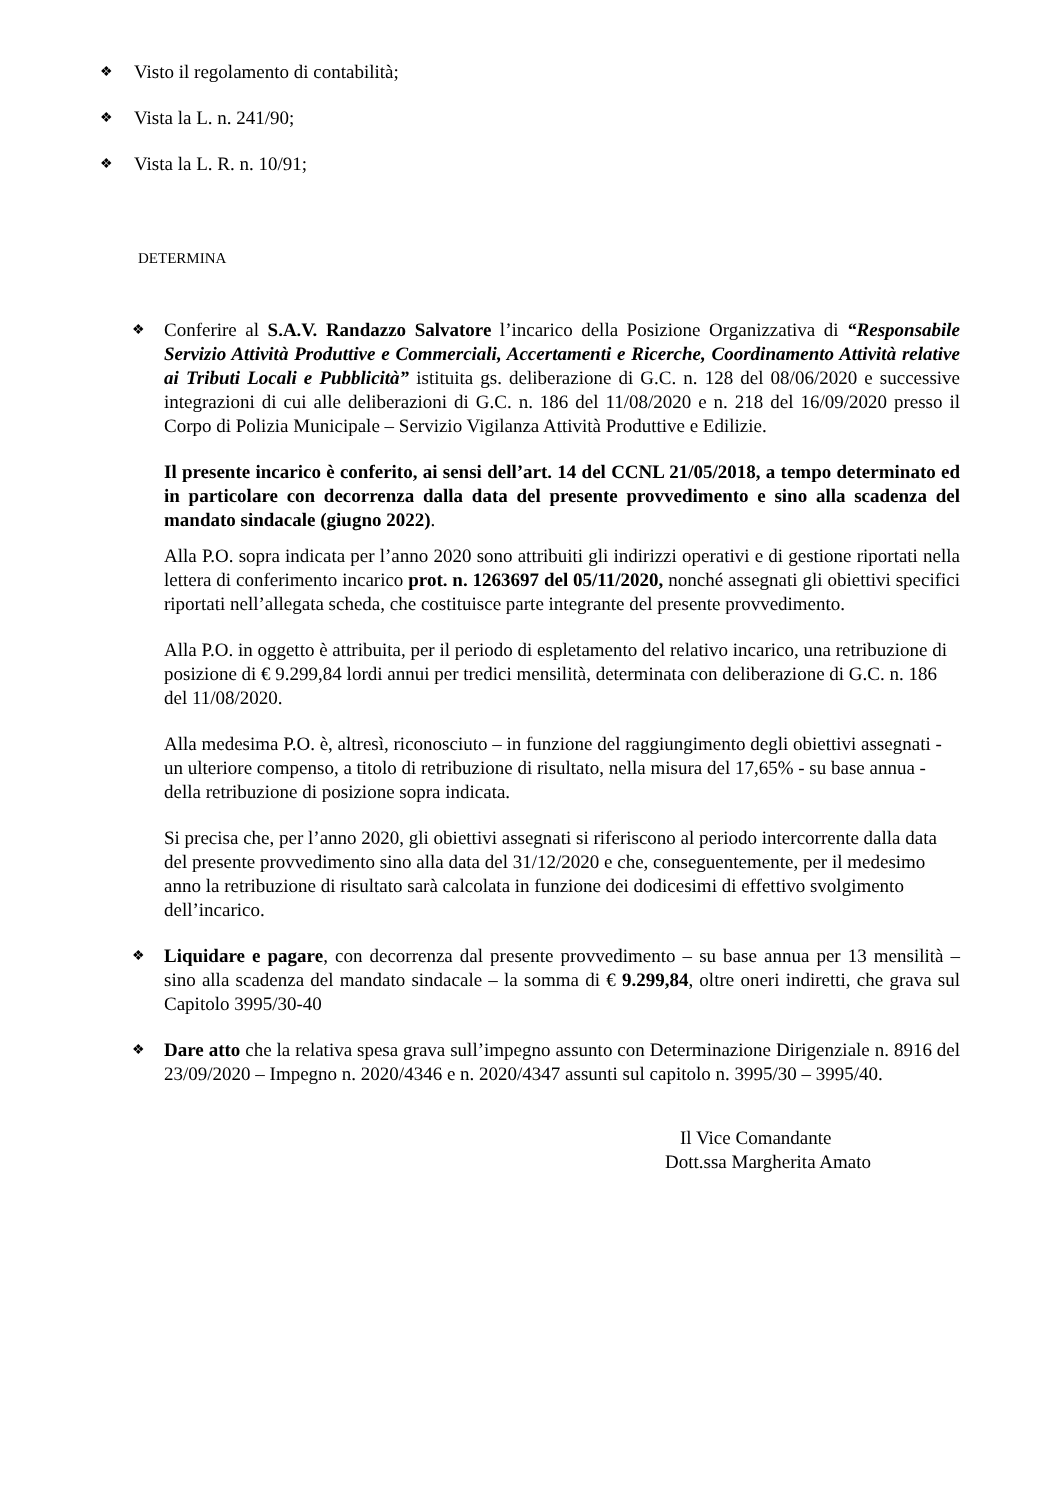❖ Visto il regolamento di contabilità;
❖ Vista la L. n. 241/90;
❖ Vista la L. R. n. 10/91;
DETERMINA
❖
Conferire al S.A.V. Randazzo Salvatore l’incarico della Posizione Organizzativa di “Responsabile Servizio Attività Produttive e Commerciali, Accertamenti e Ricerche, Coordinamento Attività relative ai Tributi Locali e Pubblicità” istituita gs. deliberazione di G.C. n. 128 del 08/06/2020 e successive integrazioni di cui alle deliberazioni di G.C. n. 186 del 11/08/2020 e n. 218 del 16/09/2020 presso il Corpo di Polizia Municipale – Servizio Vigilanza Attività Produttive e Edilizie.
Il presente incarico è conferito, ai sensi dell’art. 14 del CCNL 21/05/2018, a tempo determinato ed in particolare con decorrenza dalla data del presente provvedimento e sino alla scadenza del mandato sindacale (giugno 2022).
Alla P.O. sopra indicata per l’anno 2020 sono attribuiti gli indirizzi operativi e di gestione riportati nella lettera di conferimento incarico prot. n. 1263697 del 05/11/2020, nonché assegnati gli obiettivi specifici riportati nell’allegata scheda, che costituisce parte integrante del presente provvedimento.
Alla P.O. in oggetto è attribuita, per il periodo di espletamento del relativo incarico, una retribuzione di posizione di € 9.299,84 lordi annui per tredici mensilità, determinata con deliberazione di G.C. n. 186 del 11/08/2020.
Alla medesima P.O. è, altresì, riconosciuto – in funzione del raggiungimento degli obiettivi assegnati - un ulteriore compenso, a titolo di retribuzione di risultato, nella misura del 17,65% - su base annua - della retribuzione di posizione sopra indicata.
Si precisa che, per l’anno 2020, gli obiettivi assegnati si riferiscono al periodo intercorrente dalla data del presente provvedimento sino alla data del 31/12/2020 e che, conseguentemente, per il medesimo anno la retribuzione di risultato sarà calcolata in funzione dei dodicesimi di effettivo svolgimento dell’incarico.
❖
Liquidare e pagare, con decorrenza dal presente provvedimento – su base annua per 13 mensilità – sino alla scadenza del mandato sindacale – la somma di € 9.299,84, oltre oneri indiretti, che grava sul Capitolo 3995/30-40
❖
Dare atto che la relativa spesa grava sull’impegno assunto con Determinazione Dirigenziale n. 8916 del 23/09/2020 – Impegno n. 2020/4346 e n. 2020/4347 assunti sul capitolo n. 3995/30 – 3995/40.
Il Vice Comandante
Dott.ssa Margherita Amato